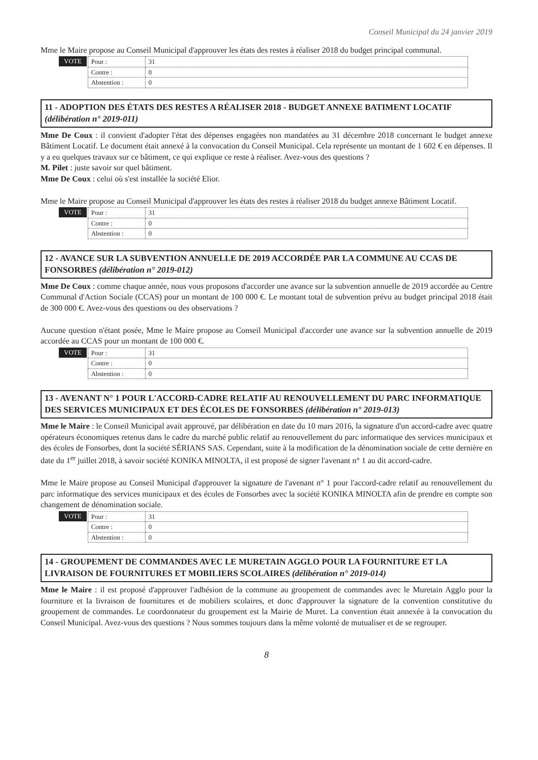Conseil Municipal du 24 janvier 2019
Mme le Maire propose au Conseil Municipal d'approuver les états des restes à réaliser 2018 du budget principal communal.
VOTE
| Pour : | 31 |
| Contre : | 0 |
| Abstention : | 0 |
11 - ADOPTION DES ÉTATS DES RESTES A RÉALISER 2018 - BUDGET ANNEXE BATIMENT LOCATIF (délibération n° 2019-011)
Mme De Coux : il convient d'adopter l'état des dépenses engagées non mandatées au 31 décembre 2018 concernant le budget annexe Bâtiment Locatif. Le document était annexé à la convocation du Conseil Municipal. Cela représente un montant de 1 602 € en dépenses. Il y a eu quelques travaux sur ce bâtiment, ce qui explique ce reste à réaliser. Avez-vous des questions ?
M. Pilet : juste savoir sur quel bâtiment.
Mme De Coux : celui où s'est installée la société Elior.
Mme le Maire propose au Conseil Municipal d'approuver les états des restes à réaliser 2018 du budget annexe Bâtiment Locatif.
VOTE
| Pour : | 31 |
| Contre : | 0 |
| Abstention : | 0 |
12 - AVANCE SUR LA SUBVENTION ANNUELLE DE 2019 ACCORDÉE PAR LA COMMUNE AU CCAS DE FONSORBES (délibération n° 2019-012)
Mme De Coux : comme chaque année, nous vous proposons d'accorder une avance sur la subvention annuelle de 2019 accordée au Centre Communal d'Action Sociale (CCAS) pour un montant de 100 000 €. Le montant total de subvention prévu au budget principal 2018 était de 300 000 €. Avez-vous des questions ou des observations ?
Aucune question n'étant posée, Mme le Maire propose au Conseil Municipal d'accorder une avance sur la subvention annuelle de 2019 accordée au CCAS pour un montant de 100 000 €.
VOTE
| Pour : | 31 |
| Contre : | 0 |
| Abstention : | 0 |
13 - AVENANT N° 1 POUR L'ACCORD-CADRE RELATIF AU RENOUVELLEMENT DU PARC INFORMATIQUE DES SERVICES MUNICIPAUX ET DES ÉCOLES DE FONSORBES (délibération n° 2019-013)
Mme le Maire : le Conseil Municipal avait approuvé, par délibération en date du 10 mars 2016, la signature d'un accord-cadre avec quatre opérateurs économiques retenus dans le cadre du marché public relatif au renouvellement du parc informatique des services municipaux et des écoles de Fonsorbes, dont la société SÉRIANS SAS. Cependant, suite à la modification de la dénomination sociale de cette dernière en date du 1<sup>er</sup> juillet 2018, à savoir société KONIKA MINOLTA, il est proposé de signer l'avenant n° 1 au dit accord-cadre.
Mme le Maire propose au Conseil Municipal d'approuver la signature de l'avenant n° 1 pour l'accord-cadre relatif au renouvellement du parc informatique des services municipaux et des écoles de Fonsorbes avec la société KONIKA MINOLTA afin de prendre en compte son changement de dénomination sociale.
VOTE
| Pour : | 31 |
| Contre : | 0 |
| Abstention : | 0 |
14 - GROUPEMENT DE COMMANDES AVEC LE MURETAIN AGGLO POUR LA FOURNITURE ET LA LIVRAISON DE FOURNITURES ET MOBILIERS SCOLAIRES (délibération n° 2019-014)
Mme le Maire : il est proposé d'approuver l'adhésion de la commune au groupement de commandes avec le Muretain Agglo pour la fourniture et la livraison de fournitures et de mobiliers scolaires, et donc d'approuver la signature de la convention constitutive du groupement de commandes. Le coordonnateur du groupement est la Mairie de Muret. La convention était annexée à la convocation du Conseil Municipal. Avez-vous des questions ? Nous sommes toujours dans la même volonté de mutualiser et de se regrouper.
8